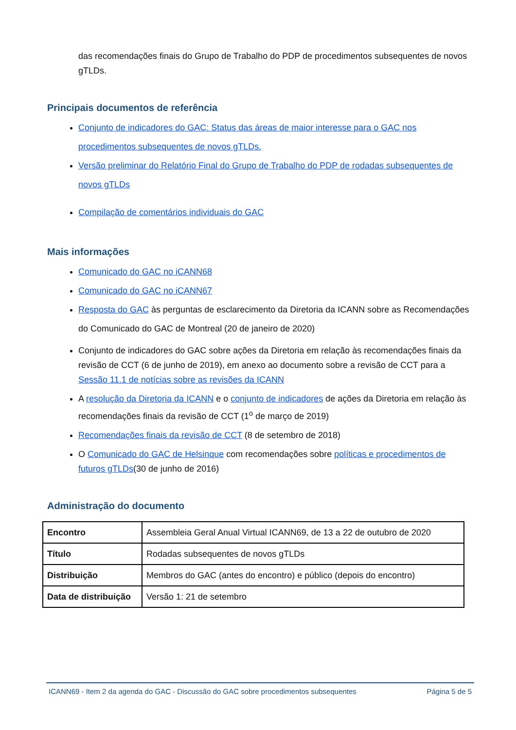das recomendações finais do Grupo de Trabalho do PDP de procedimentos subsequentes de novos gTLDs.
Principais documentos de referência
Conjunto de indicadores do GAC: Status das áreas de maior interesse para o GAC nos procedimentos subsequentes de novos gTLDs.
Versão preliminar do Relatório Final do Grupo de Trabalho do PDP de rodadas subsequentes de novos gTLDs
Compilação de comentários individuais do GAC
Mais informações
Comunicado do GAC no iCANN68
Comunicado do GAC no iCANN67
Resposta do GAC às perguntas de esclarecimento da Diretoria da ICANN sobre as Recomendações do Comunicado do GAC de Montreal (20 de janeiro de 2020)
Conjunto de indicadores do GAC sobre ações da Diretoria em relação às recomendações finais da revisão de CCT (6 de junho de 2019), em anexo ao documento sobre a revisão de CCT para a Sessão 11.1 de notícias sobre as revisões da ICANN
A resolução da Diretoria da ICANN e o conjunto de indicadores de ações da Diretoria em relação às recomendações finais da revisão de CCT (1<sup>o</sup> de março de 2019)
Recomendações finais da revisão de CCT (8 de setembro de 2018)
O Comunicado do GAC de Helsinque com recomendações sobre políticas e procedimentos de futuros gTLDs(30 de junho de 2016)
Administração do documento
| Encontro | Assembleia Geral Anual Virtual ICANN69, de 13 a 22 de outubro de 2020 |
| Título | Rodadas subsequentes de novos gTLDs |
| Distribuição | Membros do GAC (antes do encontro) e público (depois do encontro) |
| Data de distribuição | Versão 1: 21 de setembro |
ICANN69 - Item 2 da agenda do GAC - Discussão do GAC sobre procedimentos subsequentes Página 5 de 5